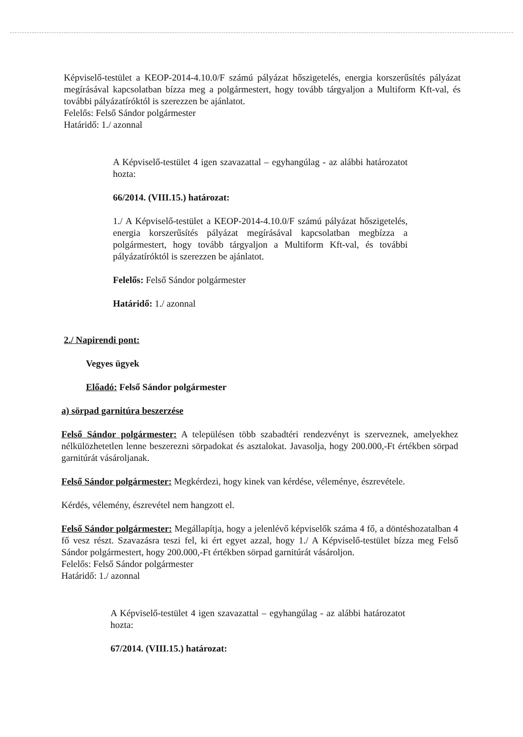Képviselő-testület a KEOP-2014-4.10.0/F számú pályázat hőszigetelés, energia korszerűsítés pályázat megírásával kapcsolatban bízza meg a polgármestert, hogy tovább tárgyaljon a Multiform Kft-val, és további pályázatíróktól is szerezzen be ajánlatot.
Felelős: Felső Sándor polgármester
Határidő: 1./ azonnal
A Képviselő-testület 4 igen szavazattal – egyhangúlag - az alábbi határozatot hozta:
66/2014. (VIII.15.) határozat:
1./ A Képviselő-testület a KEOP-2014-4.10.0/F számú pályázat hőszigetelés, energia korszerűsítés pályázat megírásával kapcsolatban megbízza a polgármestert, hogy tovább tárgyaljon a Multiform Kft-val, és további pályázatíróktól is szerezzen be ajánlatot.
Felelős: Felső Sándor polgármester
Határidő: 1./ azonnal
2./ Napirendi pont:
Vegyes ügyek
Előadó: Felső Sándor polgármester
a) sörpad garnitúra beszerzése
Felső Sándor polgármester: A településen több szabadtéri rendezvényt is szerveznek, amelyekhez nélkülözhetetlen lenne beszerezni sörpadokat és asztalokat. Javasolja, hogy 200.000,-Ft értékben sörpad garnitúrát vásároljanak.
Felső Sándor polgármester: Megkérdezi, hogy kinek van kérdése, véleménye, észrevétele.
Kérdés, vélemény, észrevétel nem hangzott el.
Felső Sándor polgármester: Megállapítja, hogy a jelenlévő képviselők száma 4 fő, a döntéshozatalban 4 fő vesz részt. Szavazásra teszi fel, ki ért egyet azzal, hogy 1./ A Képviselő-testület bízza meg Felső Sándor polgármestert, hogy 200.000,-Ft értékben sörpad garnitúrát vásároljon.
Felelős: Felső Sándor polgármester
Határidő: 1./ azonnal
A Képviselő-testület 4 igen szavazattal – egyhangúlag - az alábbi határozatot hozta:
67/2014. (VIII.15.) határozat: